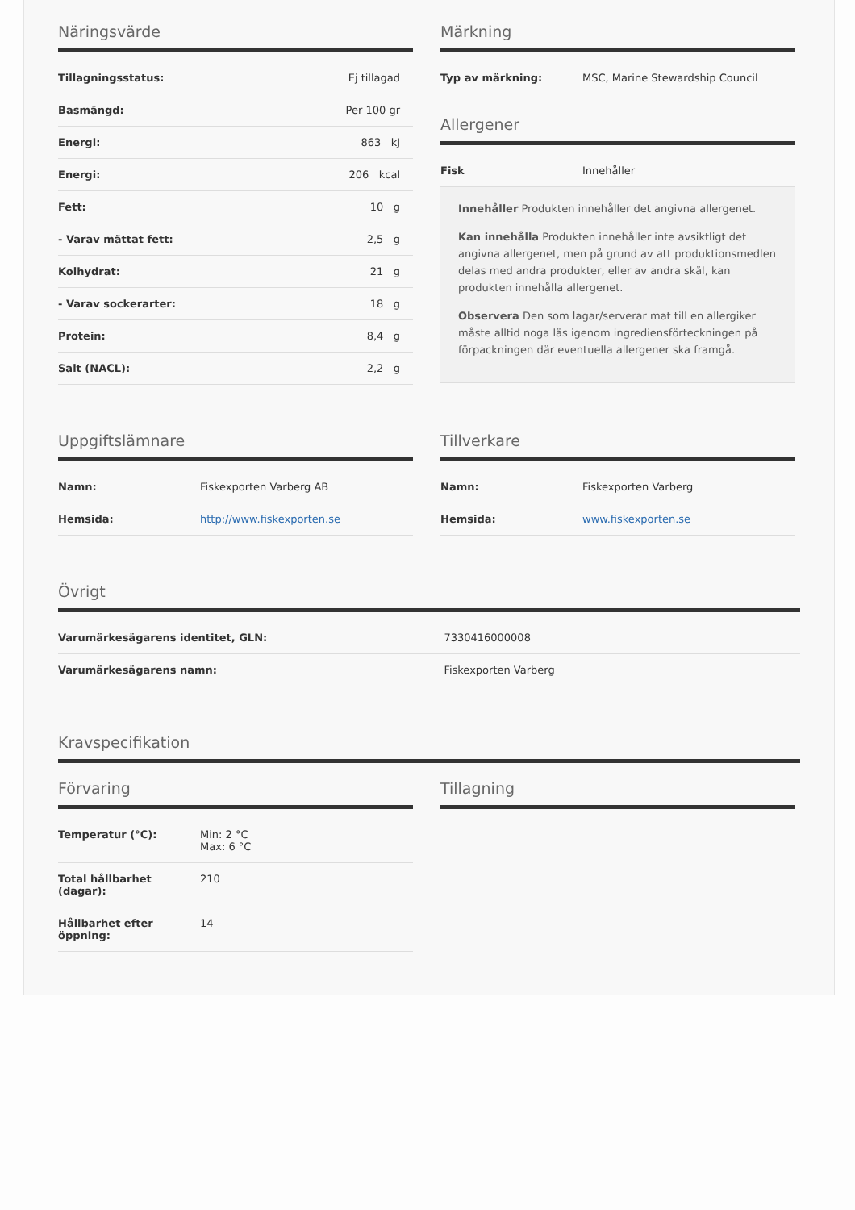Näringsvärde
| Tillagningsstatus: | Ej tillagad |
| Basmängd: | Per 100 gr |
| Energi: | 863 kJ |
| Energi: | 206 kcal |
| Fett: | 10 g |
| - Varav mättat fett: | 2,5 g |
| Kolhydrat: | 21 g |
| - Varav sockerarter: | 18 g |
| Protein: | 8,4 g |
| Salt (NACL): | 2,2 g |
Märkning
| Typ av märkning: | MSC, Marine Stewardship Council |
Allergener
| Fisk | Innehåller |
Innehåller Produkten innehåller det angivna allergenet.
Kan innehålla Produkten innehåller inte avsiktligt det angivna allergenet, men på grund av att produktionsmedlen delas med andra produkter, eller av andra skäl, kan produkten innehålla allergenet.
Observera Den som lagar/serverar mat till en allergiker måste alltid noga läs igenom ingrediensförteckningen på förpackningen där eventuella allergener ska framgå.
Uppgiftslämnare
| Namn: | Fiskexporten Varberg AB |
| Hemsida: | http://www.fiskexporten.se |
Tillverkare
| Namn: | Fiskexporten Varberg |
| Hemsida: | www.fiskexporten.se |
Övrigt
| Varumärkesägarens identitet, GLN: | 7330416000008 |
| Varumärkesägarens namn: | Fiskexporten Varberg |
Kravspecifikation
Förvaring
| Temperatur (°C): | Min: 2 °C Max: 6 °C |
| Total hållbarhet (dagar): | 210 |
| Hållbarhet efter öppning: | 14 |
Tillagning